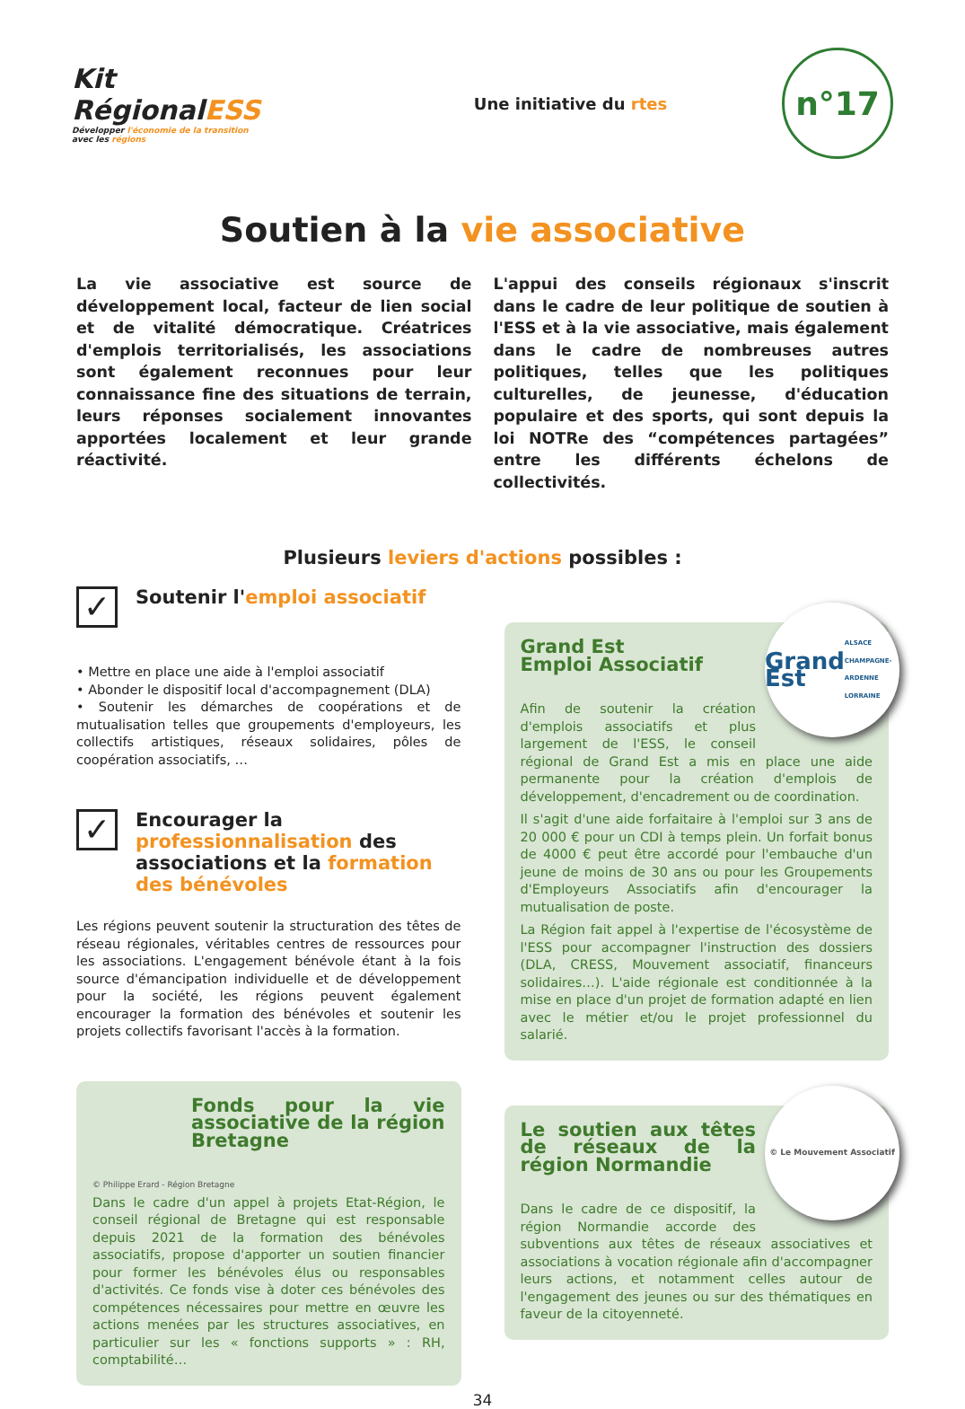Kit
RégionalESS
Développer l'économie de la transition
avec les régions
Une initiative du rtes
n°17
Soutien à la vie associative
La vie associative est source de développement local, facteur de lien social et de vitalité démocratique. Créatrices d'emplois territorialisés, les associations sont également reconnues pour leur connaissance fine des situations de terrain, leurs réponses socialement innovantes apportées localement et leur grande réactivité.
L'appui des conseils régionaux s'inscrit dans le cadre de leur politique de soutien à l'ESS et à la vie associative, mais également dans le cadre de nombreuses autres politiques, telles que les politiques culturelles, de jeunesse, d'éducation populaire et des sports, qui sont depuis la loi NOTRe des “compétences partagées” entre les différents échelons de collectivités.
Plusieurs leviers d'actions possibles :
✓
Soutenir l'emploi associatif
• Mettre en place une aide à l'emploi associatif
• Abonder le dispositif local d'accompagnement (DLA)
• Soutenir les démarches de coopérations et de mutualisation telles que groupements d'employeurs, les collectifs artistiques, réseaux solidaires, pôles de coopération associatifs, …
✓
Encourager la professionnalisation des associations et la formation des bénévoles
Les régions peuvent soutenir la structuration des têtes de réseau régionales, véritables centres de ressources pour les associations. L'engagement bénévole étant à la fois source d'émancipation individuelle et de développement pour la société, les régions peuvent également encourager la formation des bénévoles et soutenir les projets collectifs favorisant l'accès à la formation.
Fonds pour la vie associative de la région Bretagne
© Philippe Erard - Région Bretagne
Dans le cadre d'un appel à projets Etat-Région, le conseil régional de Bretagne qui est responsable depuis 2021 de la formation des bénévoles associatifs, propose d'apporter un soutien financier pour former les bénévoles élus ou responsables d'activités. Ce fonds vise à doter ces bénévoles des compétences nécessaires pour mettre en œuvre les actions menées par les structures associatives, en particulier sur les « fonctions supports » : RH, comptabilité…
Grand Est
ALSACE CHAMPAGNE-ARDENNE LORRAINE
Grand Est
Emploi Associatif
Afin de soutenir la création d'emplois associatifs et plus largement de l'ESS, le conseil régional de Grand Est a mis en place une aide permanente pour la création d'emplois de développement, d'encadrement ou de coordination.
Il s'agit d'une aide forfaitaire à l'emploi sur 3 ans de 20 000 € pour un CDI à temps plein. Un forfait bonus de 4000 € peut être accordé pour l'embauche d'un jeune de moins de 30 ans ou pour les Groupements d'Employeurs Associatifs afin d'encourager la mutualisation de poste.
La Région fait appel à l'expertise de l'écosystème de l'ESS pour accompagner l'instruction des dossiers (DLA, CRESS, Mouvement associatif, financeurs solidaires…). L'aide régionale est conditionnée à la mise en place d'un projet de formation adapté en lien avec le métier et/ou le projet professionnel du salarié.
© Le Mouvement Associatif
Le soutien aux têtes de réseaux de la région Normandie
Dans le cadre de ce dispositif, la région Normandie accorde des subventions aux têtes de réseaux associatives et associations à vocation régionale afin d'accompagner leurs actions, et notamment celles autour de l'engagement des jeunes ou sur des thématiques en faveur de la citoyenneté.
34